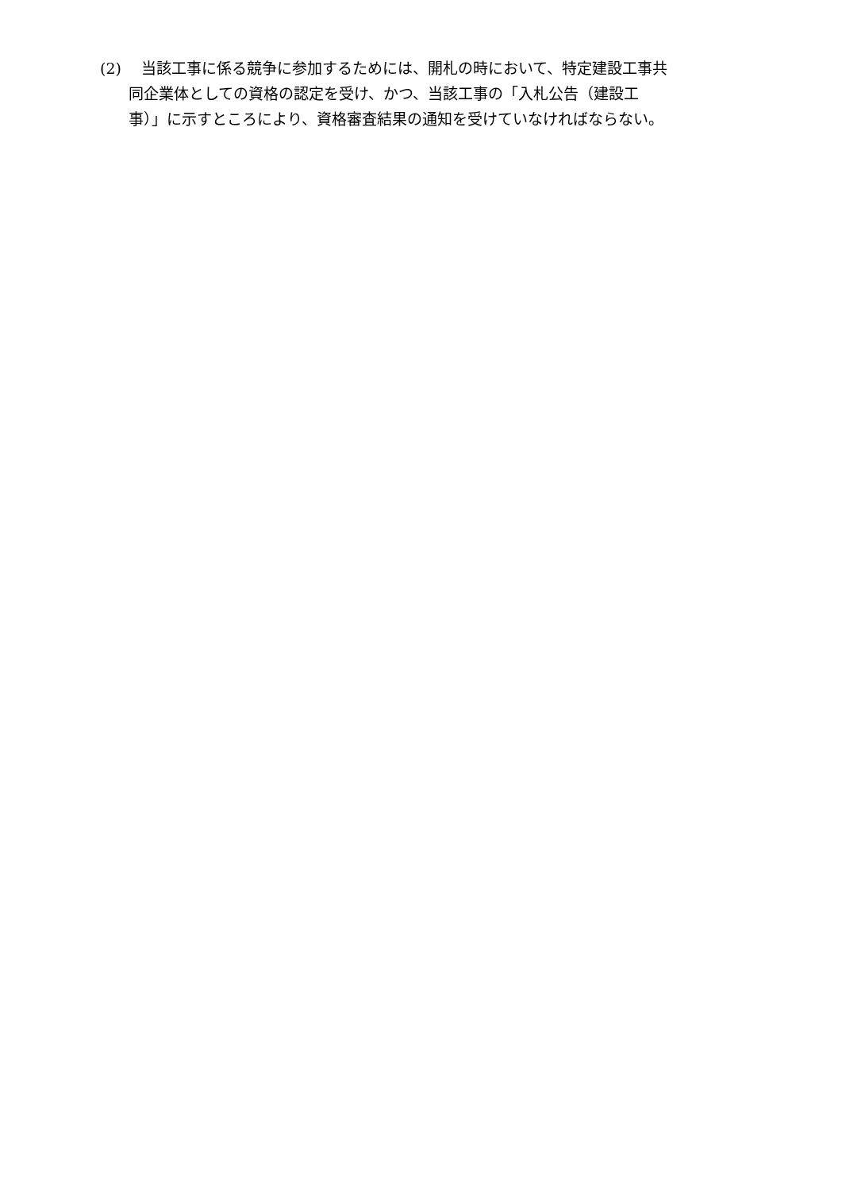(2)　 当該工事に係る競争に参加するためには、開札の時において、特定建設工事共
同企業体としての資格の認定を受け、かつ、当該工事の「入札公告（建設工
事）」に示すところにより、資格審査結果の通知を受けていなければならない。